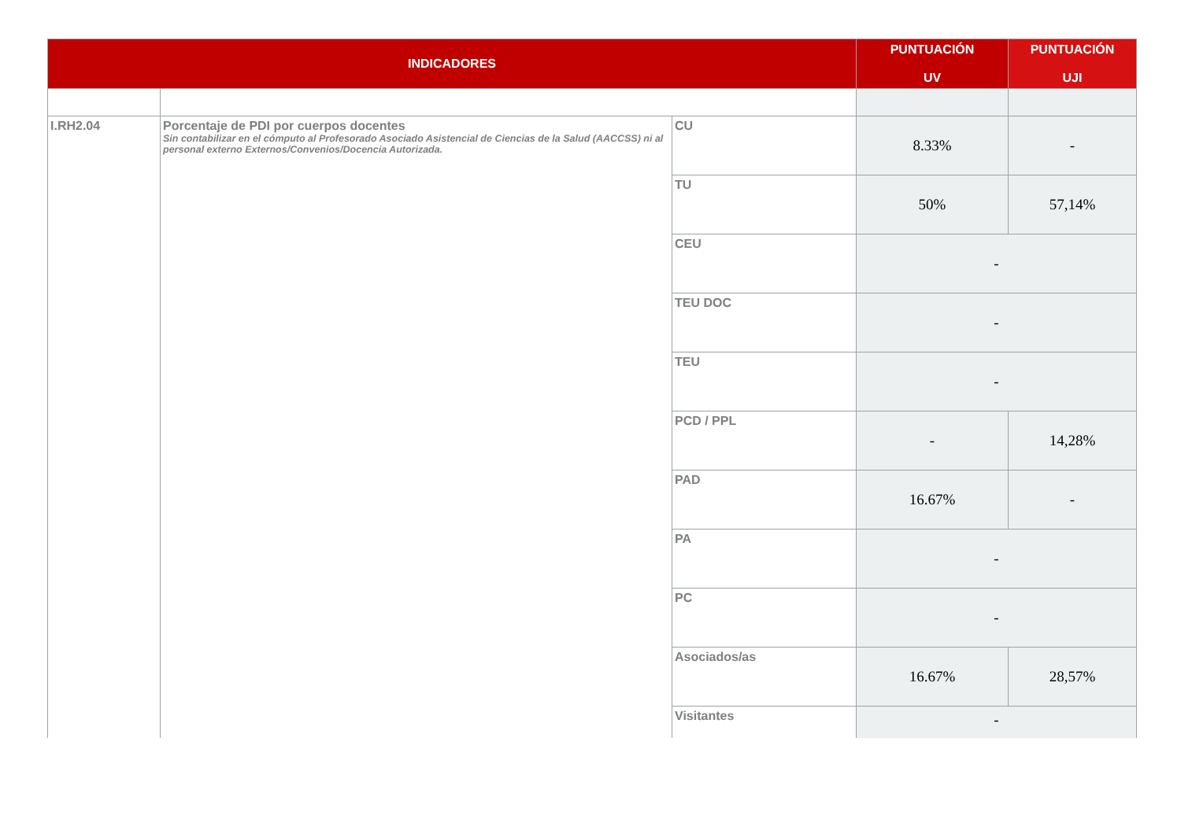| INDICADORES | | | PUNTUACIÓN UV | PUNTUACIÓN UJI |
| --- | --- | --- | --- | --- |
| I.RH2.04 | Porcentaje de PDI por cuerpos docentes Sin contabilizar en el cómputo al Profesorado Asociado Asistencial de Ciencias de la Salud (AACCSS) ni al personal externo Externos/Convenios/Docencia Autorizada. | CU | 8.33% | - |
| | | TU | 50% | 57,14% |
| | | CEU | - | |
| | | TEU DOC | - | |
| | | TEU | - | |
| | | PCD / PPL | - | 14,28% |
| | | PAD | 16.67% | - |
| | | PA | - | |
| | | PC | - | |
| | | Asociados/as | 16.67% | 28,57% |
| | | Visitantes | - | |